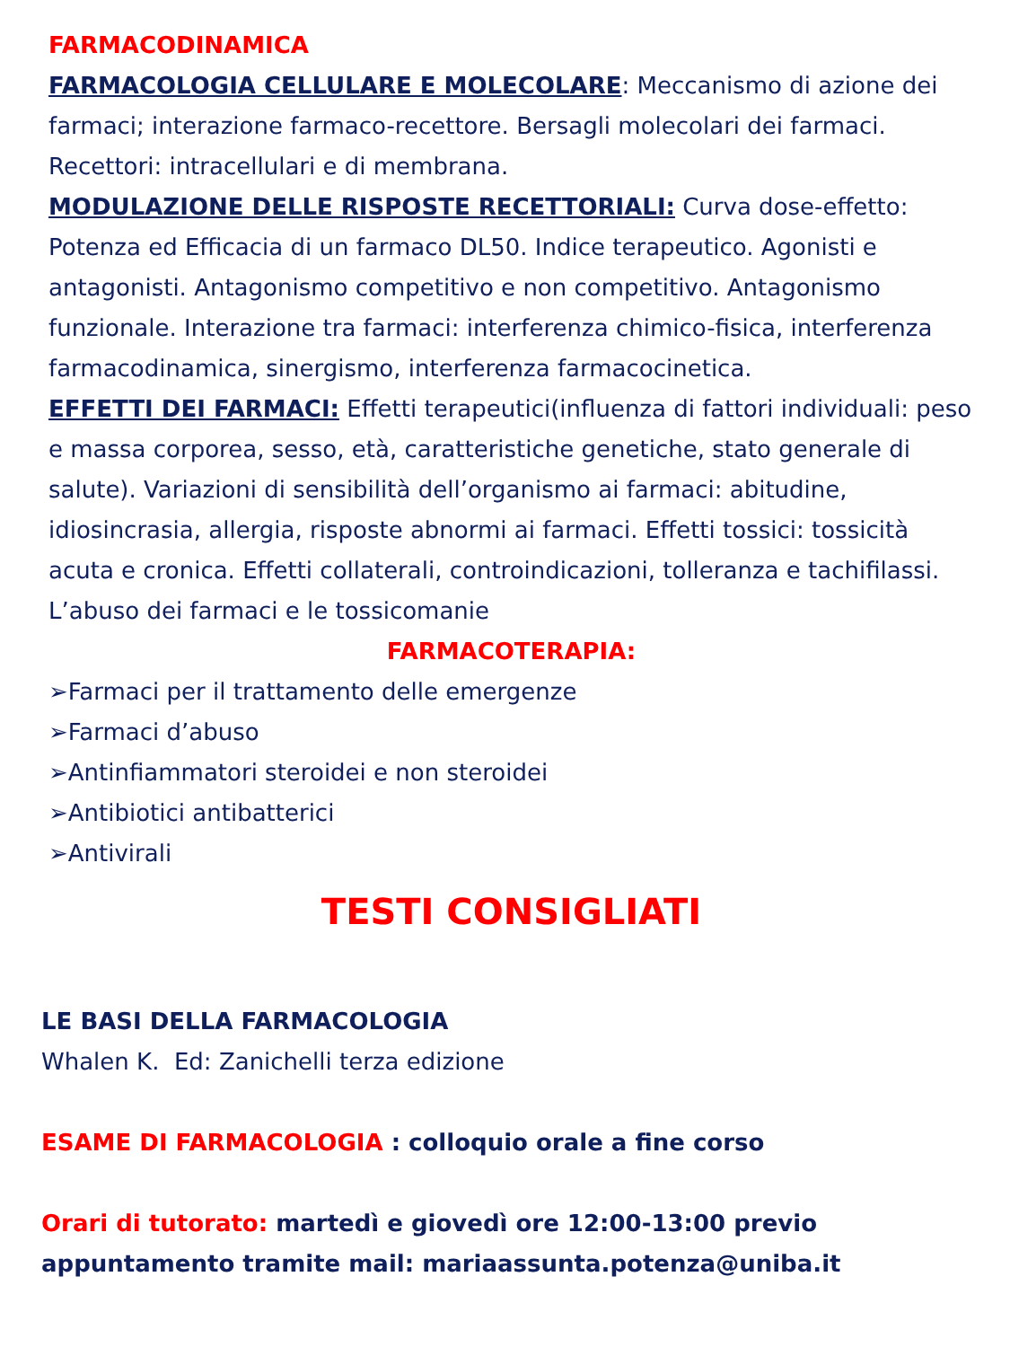FARMACODINAMICA
FARMACOLOGIA CELLULARE E MOLECOLARE: Meccanismo di azione dei farmaci; interazione farmaco-recettore. Bersagli molecolari dei farmaci. Recettori: intracellulari e di membrana.
MODULAZIONE DELLE RISPOSTE RECETTORIALI: Curva dose-effetto: Potenza ed Efficacia di un farmaco DL50. Indice terapeutico. Agonisti e antagonisti. Antagonismo competitivo e non competitivo. Antagonismo funzionale. Interazione tra farmaci: interferenza chimico-fisica, interferenza farmacodinamica, sinergismo, interferenza farmacocinetica.
EFFETTI DEI FARMACI: Effetti terapeutici(influenza di fattori individuali: peso e massa corporea, sesso, età, caratteristiche genetiche, stato generale di salute). Variazioni di sensibilità dell’organismo ai farmaci: abitudine, idiosincrasia, allergia, risposte abnormi ai farmaci. Effetti tossici: tossicità acuta e cronica. Effetti collaterali, controindicazioni, tolleranza e tachifilassi. L’abuso dei farmaci e le tossicomanie
FARMACOTERAPIA:
➢Farmaci per il trattamento delle emergenze
➢Farmaci d’abuso
➢Antinfiammatori steroidei e non steroidei
➢Antibiotici antibatterici
➢Antivirali
TESTI CONSIGLIATI
LE BASI DELLA FARMACOLOGIA
Whalen K. Ed: Zanichelli terza edizione
ESAME DI FARMACOLOGIA : colloquio orale a fine corso
Orari di tutorato: martedì e giovedì ore 12:00-13:00 previo appuntamento tramite mail: mariaassunta.potenza@uniba.it